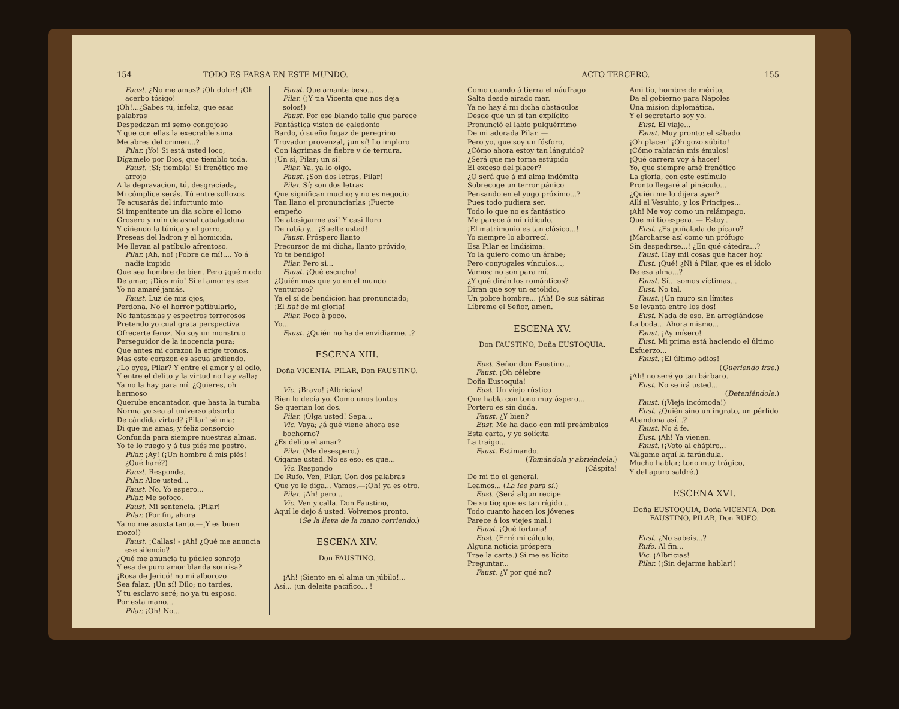154 TODO ES FARSA EN ESTE MUNDO.
Faust. ¿No me amas? ¡Oh dolor! ¡Oh acerbo tósigo!
¡Oh!...¿Sabes tú, infeliz, que esas palabras
Despedazan mi semo congojoso
Y que con ellas la execrable sima
Me abres del crimen...?
Pilar. ¡Yo! Si está usted loco,
Dígamelo por Dios, que tiemblo toda.
Faust. ¡Sí; tiembla! Si frenético me arrojo
A la depravacion, tú, desgraciada,
Mi cómplice serás. Tú entre sollozos
Te acusarás del infortunio mio
Si impenitente un dia sobre el lomo
Grosero y ruin de asnal cabalgadura
Y ciñendo la túnica y el gorro,
Preseas del ladron y el homicida,
Me llevan al patíbulo afrentoso.
Pilar. ¡Ah, no! ¡Pobre de mí!.... Yo á nadie impido
Que sea hombre de bien. Pero ¡qué modo
De amar, ¡Dios mio! Si el amor es ese
Yo no amaré jamás.
Faust. Luz de mis ojos,
Perdona. No el horror patibulario,
No fantasmas y espectros terrorosos
Pretendo yo cual grata perspectiva
Ofrecerte feroz. No soy un monstruo
Perseguidor de la inocencia pura;
Que antes mi corazon la erige tronos.
Mas este corazon es ascua ardiendo.
¿Lo oyes, Pilar? Y entre el amor y el odio,
Y entre el delito y la virtud no hay valla;
Ya no la hay para mí. ¿Quieres, oh hermoso
Querube encantador, que hasta la tumba
Norma yo sea al universo absorto
De cándida virtud? ¡Pilar! sé mia;
Di que me amas, y feliz consorcio
Confunda para siempre nuestras almas.
Yo te lo ruego y á tus piés me postro.
Pilar. ¡Ay! (¡Un hombre á mis piés! ¿Qué haré?)
Faust. Responde.
Pilar. Alce usted...
Faust. No. Yo espero...
Pilar. Me sofoco.
Faust. Mi sentencia. ¡Pilar!
Pilar. (Por fin, ahora
Ya no me asusta tanto.—¡Y es buen mozo!)
Faust. ¡Callas! - ¡Ah! ¿Qué me anuncia ese silencio?
¿Qué me anuncia tu púdico sonrojo
Y esa de puro amor blanda sonrisa?
¡Rosa de Jericó! no mi alborozo
Sea falaz. ¡Un sí! Dilo; no tardes,
Y tu esclavo seré; no ya tu esposo.
Por esta mano...
Pilar. ¡Oh! No...
Faust. Que amante beso...
Pilar. (¡Y tia Vicenta que nos deja solos!)
Faust. Por ese blando talle que parece
Fantástica vision de caledonio
Bardo, ó sueño fugaz de peregrino
Trovador provenzal, ¡un sí! Lo imploro
Con lágrimas de fiebre y de ternura.
¡Un sí, Pilar; un sí!
Pilar. Ya, ya lo oigo.
Faust. ¡Son dos letras, Pilar!
Pilar. Sí; son dos letras
Que significan mucho; y no es negocio
Tan llano el pronunciarlas ¡Fuerte empeño
De atosigarme así! Y casi lloro
De rabia y... ¡Suelte usted!
Faust. Próspero llanto
Precursor de mi dicha, llanto próvido,
Yo te bendigo!
Pilar. Pero si...
Faust. ¡Qué escucho!
¿Quién mas que yo en el mundo venturoso?
Ya el sí de bendicion has pronunciado;
¡El fiat de mi gloria!
Pilar. Poco à poco.
Yo...
Faust. ¿Quién no ha de envidiarme...?
ESCENA XIII.
Doña VICENTA. PILAR, Don FAUSTINO.
Vic. ¡Bravo! ¡Albricias!
Bien lo decía yo. Como unos tontos
Se querian los dos.
Pilar. ¡Olga usted! Sepa...
Vic. Vaya; ¿á qué viene ahora ese bochorno?
¿Es delito el amar?
Pilar. (Me desespero.)
Oígame usted. No es eso: es que...
Vic. Respondo
De Rufo. Ven, Pilar. Con dos palabras
Que yo le diga... Vamos.—¡Oh! ya es otro.
Pilar. ¡Ah! pero...
Vic. Ven y calla. Don Faustino,
Aquí le dejo á usted. Volvemos pronto.
(Se la lleva de la mano corriendo.)
ESCENA XIV.
Don FAUSTINO.
¡Ah! ¡Siento en el alma un júbilo!...
Así... ¡un deleite pacífico... !
ACTO TERCERO. 155
Como cuando á tierra el náufrago
Salta desde airado mar.
Ya no hay á mi dicha obstáculos
Desde que un sí tan explícito
Pronunció el labio pulquérrimo
De mi adorada Pilar. —
Pero yo, que soy un fósforo,
¿Cómo ahora estoy tan lánguido?
¿Será que me torna estúpido
El exceso del placer?
¿O será que á mi alma indómita
Sobrecoge un terror pánico
Pensando en el yugo próximo...?
Pues todo pudiera ser.
Todo lo que no es fantástico
Me parece á mí ridículo.
¡El matrimonio es tan clásico...!
Yo siempre lo aborrecí.
Esa Pilar es lindísima:
Yo la quiero como un árabe;
Pero conyugales vínculos...,
Vamos; no son para mí.
¿Y qué dirán los románticos?
Dirán que soy un estólido,
Un pobre hombre... ¡Ah! De sus sátiras
Líbreme el Señor, amen.
ESCENA XV.
Don FAUSTINO, Doña EUSTOQUIA.
Eust. Señor don Faustino...
Faust. ¡Oh célebre
Doña Eustoquia!
Eust. Un viejo rústico
Que habla con tono muy áspero...
Portero es sin duda.
Faust. ¿Y bien?
Eust. Me ha dado con mil preámbulos
Esta carta, y yo solícita
La traigo...
Faust. Estimando.
(Tomándola y abriéndola.)
¡Cáspita!
De mi tio el general.
Leamos... (La lee para si.)
Eust. (Será algun recipe
De su tio; que es tan rígido...
Todo cuanto hacen los jóvenes
Parece á los viejes mal.)
Faust. ¡Qué fortuna!
Eust. (Erré mi cálculo.
Alguna noticia próspera
Trae la carta.) Si me es lícito
Preguntar...
Faust. ¿Y por qué no?
Ami tio, hombre de mérito,
Da el gobierno para Nápoles
Una mision diplomática,
Y el secretario soy yo.
Eust. El viaje...
Faust. Muy pronto: el sábado.
¡Oh placer! ¡Oh gozo súbito!
¡Cómo rabiarán mis émulos!
¡Qué carrera voy á hacer!
Yo, que siempre amé frenético
La gloria, con este estímulo
Pronto llegaré al pináculo...
¿Quién me lo dijera ayer?
Allí el Vesubio, y los Príncipes...
¡Ah! Me voy como un relámpago,
Que mi tio espera. — Estoy...
Eust. ¿Es puñalada de pícaro?
¡Marcharse así como un prófugo
Sin despedirse...! ¿En qué cátedra...?
Faust. Hay mil cosas que hacer hoy.
Eust. ¡Qué! ¿Ni á Pilar, que es el ídolo
De esa alma...?
Faust. Sí... somos víctimas...
Eust. No tal.
Faust. ¡Un muro sin límites
Se levanta entre los dos!
Eust. Nada de eso. En arreglándose
La boda... Ahora mismo...
Faust. ¡Ay mísero!
Eust. Mi prima está haciendo el último
Esfuerzo...
Faust. ¡El último adios!
(Queriendo irse.)
¡Ah! no seré yo tan bárbaro.
Eust. No se irá usted...
(Deteniéndole.)
Faust. (¡Vieja incómoda!)
Eust. ¿Quién sino un ingrato, un pérfido
Abandona así...?
Faust. No á fe.
Eust. ¡Ah! Ya vienen.
Faust. (¡Voto al chápiro...
Válgame aquí la farándula.
Mucho hablar; tono muy trágico,
Y del apuro saldré.)
ESCENA XVI.
Doña EUSTOQUIA, Doña VICENTA, Don FAUSTINO, PILAR, Don RUFO.
Eust. ¿No sabeis...?
Rufo. Al fin...
Vic. ¡Albricias!
Pilar. (¡Sin dejarme hablar!)